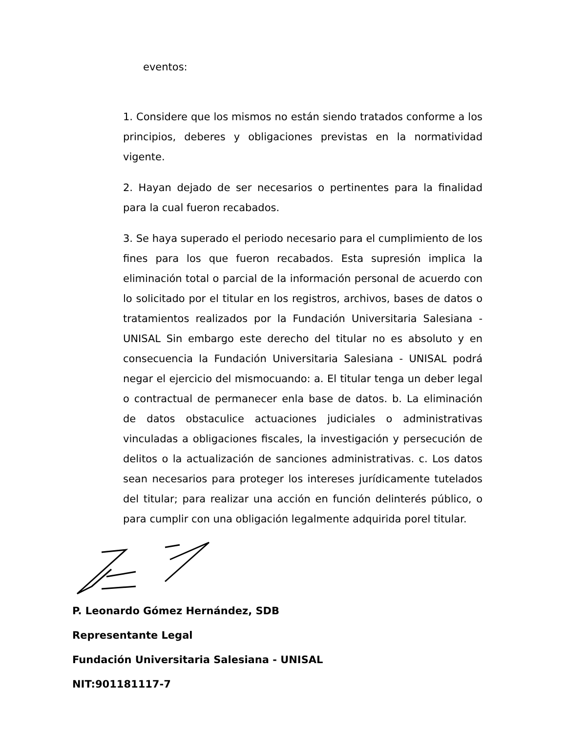eventos:
1. Considere que los mismos no están siendo tratados conforme a los principios, deberes y obligaciones previstas en la normatividad vigente.
2. Hayan dejado de ser necesarios o pertinentes para la finalidad para la cual fueron recabados.
3. Se haya superado el periodo necesario para el cumplimiento de los fines para los que fueron recabados. Esta supresión implica la eliminación total o parcial de la información personal de acuerdo con lo solicitado por el titular en los registros, archivos, bases de datos o tratamientos realizados por la Fundación Universitaria Salesiana - UNISAL Sin embargo este derecho del titular no es absoluto y en consecuencia la Fundación Universitaria Salesiana - UNISAL podrá negar el ejercicio del mismocuando: a. El titular tenga un deber legal o contractual de permanecer enla base de datos. b. La eliminación de datos obstaculice actuaciones judiciales o administrativas vinculadas a obligaciones fiscales, la investigación y persecución de delitos o la actualización de sanciones administrativas. c. Los datos sean necesarios para proteger los intereses jurídicamente tutelados del titular; para realizar una acción en función delinterés público, o para cumplir con una obligación legalmente adquirida porel titular.
P. Leonardo Gómez Hernández, SDB
Representante Legal
Fundación Universitaria Salesiana - UNISAL
NIT:901181117-7